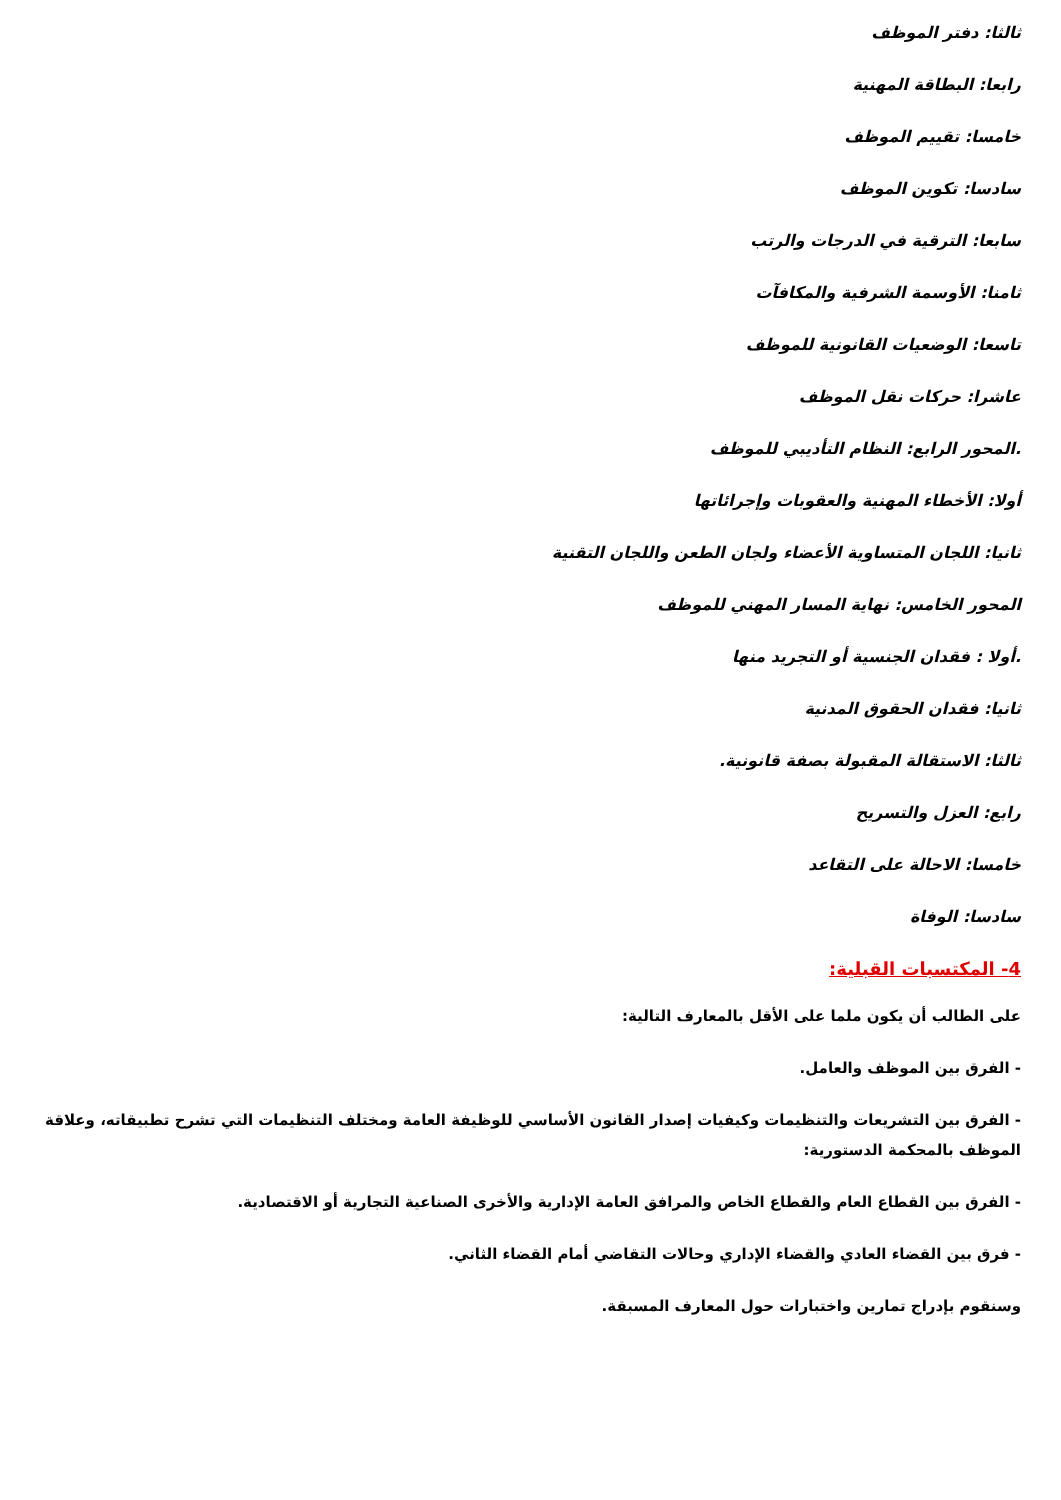ثالثا: دفتر الموظف
رابعا: البطاقة المهنية
خامسا: تقييم الموظف
سادسا: تكوين الموظف
سابعا: الترقية في الدرجات والرتب
ثامنا: الأوسمة الشرفية والمكافآت
تاسعا: الوضعيات القانونية للموظف
عاشرا: حركات نقل الموظف
.المحور الرابع: النظام التأديبي للموظف
أولا: الأخطاء المهنية والعقوبات وإجرائاتها
ثانيا: اللجان المتساوية الأعضاء ولجان الطعن واللجان التقنية
المحور الخامس: نهاية المسار المهني للموظف
.أولا : فقدان الجنسية أو التجريد منها
ثانيا: فقدان الحقوق المدنية
ثالثا: الاستقالة المقبولة بصفة قانونية.
رابع: العزل والتسريح
خامسا: الاحالة على التقاعد
سادسا: الوفاة
4- المكتسبات القبلية:
على الطالب أن يكون ملما على الأقل بالمعارف التالية:
- الفرق بين الموظف والعامل.
- الفرق بين التشريعات والتنظيمات وكيفيات إصدار القانون الأساسي للوظيفة العامة ومختلف التنظيمات التي تشرح تطبيقاته، وعلاقة الموظف بالمحكمة الدستورية:
- الفرق بين القطاع العام والقطاع الخاص والمرافق العامة الإدارية والأخرى الصناعية التجارية أو الاقتصادية.
- فرق بين القضاء العادي والقضاء الإداري وحالات التقاضي أمام القضاء الثاني.
وسنقوم بإدراج تمارين واختبارات حول المعارف المسبقة.